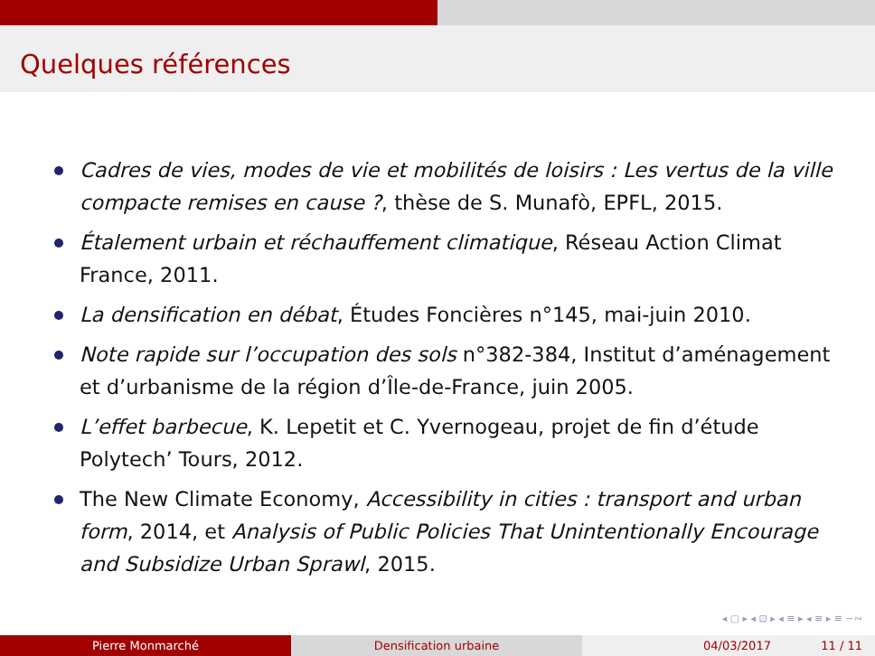Quelques références
Cadres de vies, modes de vie et mobilités de loisirs : Les vertus de la ville compacte remises en cause ?, thèse de S. Munafò, EPFL, 2015.
Étalement urbain et réchauffement climatique, Réseau Action Climat France, 2011.
La densification en débat, Études Foncières n°145, mai-juin 2010.
Note rapide sur l’occupation des sols n°382-384, Institut d’aménagement et d’urbanisme de la région d’Île-de-France, juin 2005.
L’effet barbecue, K. Lepetit et C. Yvernogeau, projet de fin d’étude Polytech’ Tours, 2012.
The New Climate Economy, Accessibility in cities : transport and urban form, 2014, et Analysis of Public Policies That Unintentionally Encourage and Subsidize Urban Sprawl, 2015.
◂ ▢ ▸ ◂ ⊡ ▸ ◂ ≡ ▸ ◂ ≡ ▸ ≡ ∽∾
Pierre Monmarché Densification urbaine 04/03/2017 11 / 11